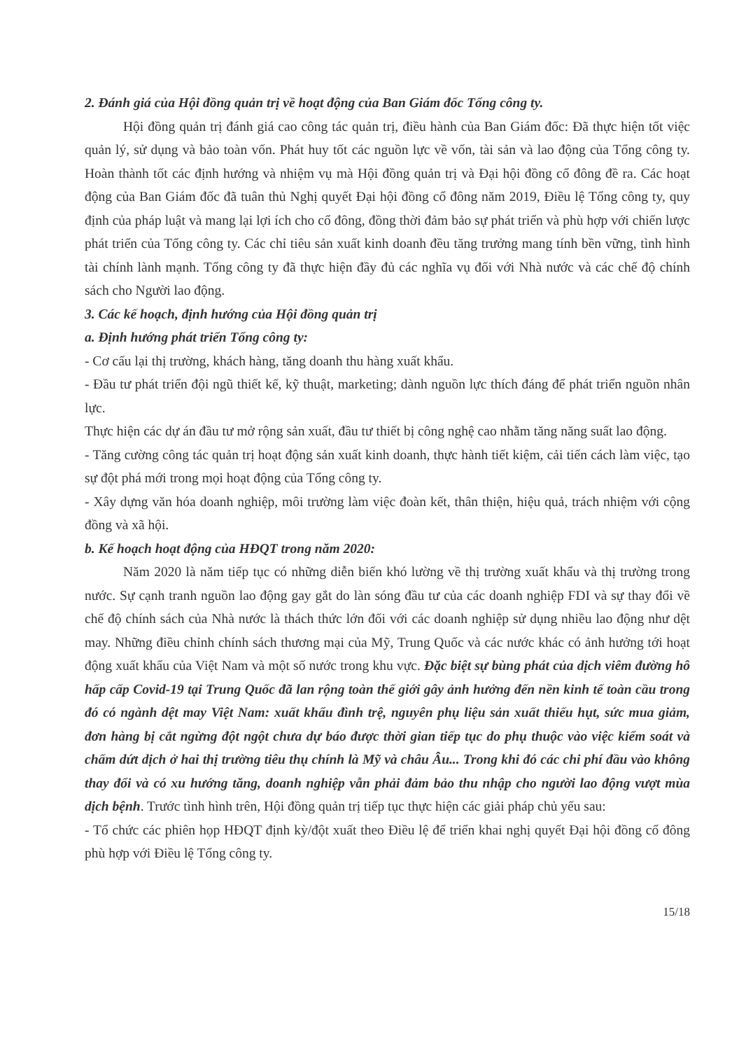2. Đánh giá của Hội đồng quản trị về hoạt động của Ban Giám đốc Tổng công ty.
Hội đồng quản trị đánh giá cao công tác quản trị, điều hành của Ban Giám đốc: Đã thực hiện tốt việc quản lý, sử dụng và bảo toàn vốn. Phát huy tốt các nguồn lực về vốn, tài sản và lao động của Tổng công ty. Hoàn thành tốt các định hướng và nhiệm vụ mà Hội đồng quản trị và Đại hội đồng cổ đông đề ra. Các hoạt động của Ban Giám đốc đã tuân thủ Nghị quyết Đại hội đồng cổ đông năm 2019, Điều lệ Tổng công ty, quy định của pháp luật và mang lại lợi ích cho cổ đông, đồng thời đảm bảo sự phát triển và phù hợp với chiến lược phát triển của Tổng công ty. Các chỉ tiêu sản xuất kinh doanh đều tăng trưởng mang tính bền vững, tình hình tài chính lành mạnh. Tổng công ty đã thực hiện đầy đủ các nghĩa vụ đối với Nhà nước và các chế độ chính sách cho Người lao động.
3. Các kế hoạch, định hướng của Hội đồng quản trị
a. Định hướng phát triển Tổng công ty:
- Cơ cấu lại thị trường, khách hàng, tăng doanh thu hàng xuất khẩu.
- Đầu tư phát triển đội ngũ thiết kế, kỹ thuật, marketing; dành nguồn lực thích đáng để phát triển nguồn nhân lực.
Thực hiện các dự án đầu tư mở rộng sản xuất, đầu tư thiết bị công nghệ cao nhằm tăng năng suất lao động.
- Tăng cường công tác quản trị hoạt động sản xuất kinh doanh, thực hành tiết kiệm, cải tiến cách làm việc, tạo sự đột phá mới trong mọi hoạt động của Tổng công ty.
- Xây dựng văn hóa doanh nghiệp, môi trường làm việc đoàn kết, thân thiện, hiệu quả, trách nhiệm với cộng đồng và xã hội.
b. Kế hoạch hoạt động của HĐQT trong năm 2020:
Năm 2020 là năm tiếp tục có những diễn biến khó lường về thị trường xuất khẩu và thị trường trong nước. Sự cạnh tranh nguồn lao động gay gắt do làn sóng đầu tư của các doanh nghiệp FDI và sự thay đổi về chế độ chính sách của Nhà nước là thách thức lớn đối với các doanh nghiệp sử dụng nhiều lao động như dệt may. Những điều chỉnh chính sách thương mại của Mỹ, Trung Quốc và các nước khác có ảnh hưởng tới hoạt động xuất khẩu của Việt Nam và một số nước trong khu vực. Đặc biệt sự bùng phát của dịch viêm đường hô hấp cấp Covid-19 tại Trung Quốc đã lan rộng toàn thế giới gây ảnh hưởng đến nền kinh tế toàn cầu trong đó có ngành dệt may Việt Nam: xuất khẩu đình trệ, nguyên phụ liệu sản xuất thiếu hụt, sức mua giảm, đơn hàng bị cắt ngừng đột ngột chưa dự báo được thời gian tiếp tục do phụ thuộc vào việc kiểm soát và chấm dứt dịch ở hai thị trường tiêu thụ chính là Mỹ và châu Âu... Trong khi đó các chi phí đầu vào không thay đổi và có xu hướng tăng, doanh nghiệp vẫn phải đảm bảo thu nhập cho người lao động vượt mùa dịch bệnh. Trước tình hình trên, Hội đồng quản trị tiếp tục thực hiện các giải pháp chủ yếu sau:
- Tổ chức các phiên họp HĐQT định kỳ/đột xuất theo Điều lệ để triển khai nghị quyết Đại hội đồng cổ đông phù hợp với Điều lệ Tổng công ty.
15/18